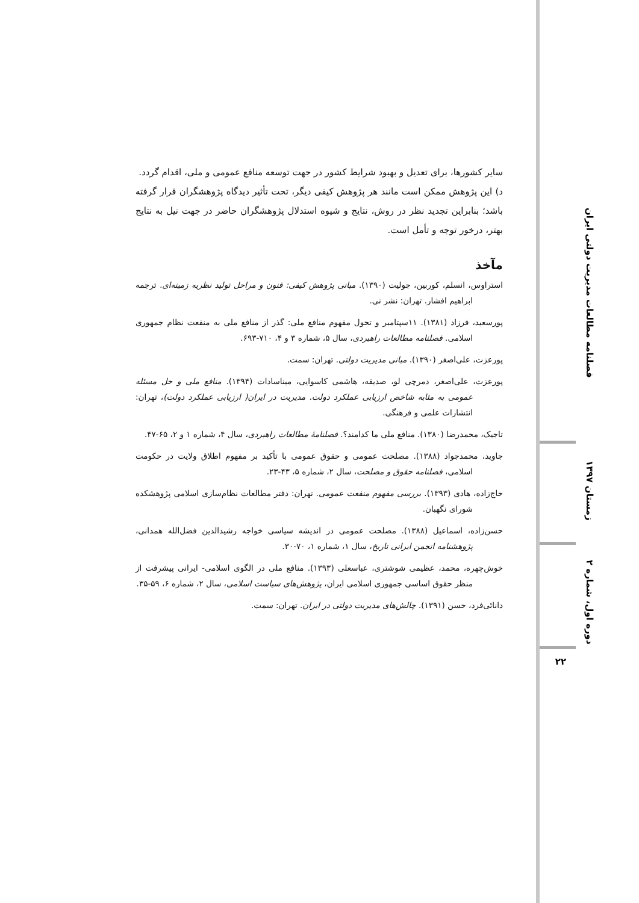سایر کشورها، برای تعدیل و بهبود شرایط کشور در جهت توسعه منافع عمومی و ملی، اقدام گردد.
د) این پژوهش ممکن است مانند هر پژوهش کیفی دیگر، تحت تأثیر دیدگاه پژوهشگران قرار گرفته باشد؛ بنابراین تجدید نظر در روش، نتایج و شیوه استدلال پژوهشگران حاضر در جهت نیل به نتایج بهتر، درخور توجه و تأمل است.
مآخذ
استراوس، انسلم، کوربین، جولیت (۱۳۹۰). مبانی پژوهش کیفی: فنون و مراحل تولید نظریه زمینه‌ای. ترجمه ابراهیم افشار. تهران: نشر نی.
پورسعید، فرزاد (۱۳۸۱). ۱۱سپتامبر و تحول مفهوم منافع ملی: گذر از منافع ملی به منفعت نظام جمهوری اسلامی. فصلنامه مطالعات راهبردی، سال ۵، شماره ۳ و ۴، ۷۱۰-۶۹۳.
پورعزت، علی‌اصغر (۱۳۹۰). مبانی مدیریت دولتی. تهران: سمت.
پورعزت، علی‌اصغر، دمرچی لو، صدیقه، هاشمی کاسوایی، میناسادات (۱۳۹۴). منافع ملی و حل مسئله عمومی به مثابه شاخص ارزیابی عملکرد دولت. مدیریت در ایران( ارزیابی عملکرد دولت)، تهران: انتشارات علمی و فرهنگی.
تاجیک، محمدرضا (۱۳۸۰). منافع ملی ما کدامند؟. فصلنامۀ مطالعات راهبردی، سال ۴، شماره ۱ و ۲، ۶۵-۴۷.
جاوید، محمدجواد (۱۳۸۸). مصلحت عمومی و حقوق عمومی با تأکید بر مفهوم اطلاق ولایت در حکومت اسلامی، فصلنامه حقوق و مصلحت، سال ۲، شماره ۵، ۴۳-۲۳.
حاج‌زاده، هادی (۱۳۹۳). بررسی مفهوم منفعت عمومی. تهران: دفتر مطالعات نظام‌سازی اسلامی پژوهشکده شورای نگهبان.
حسن‌زاده، اسماعیل (۱۳۸۸). مصلحت عمومی در اندیشه سیاسی خواجه رشیدالدین فضل‌الله همدانی، پژوهشنامه انجمن ایرانی تاریخ، سال ۱، شماره ۱، ۷۰-۳۰.
خوش‌چهره، محمد، عظیمی شوشتری، عباسعلی (۱۳۹۳). منافع ملی در الگوی اسلامی- ایرانی پیشرفت از منظر حقوق اساسی جمهوری اسلامی ایران، پژوهش‌های سیاست اسلامی، سال ۲، شماره ۶، ۵۹-۳۵.
دانائی‌فرد، حسن (۱۳۹۱). چالش‌های مدیریت دولتی در ایران. تهران: سمت.
فصلنامه مطالعات مدیریت دولتی ایران
زمستان ۱۳۹۷
دوره اول، شماره ۲
۲۲